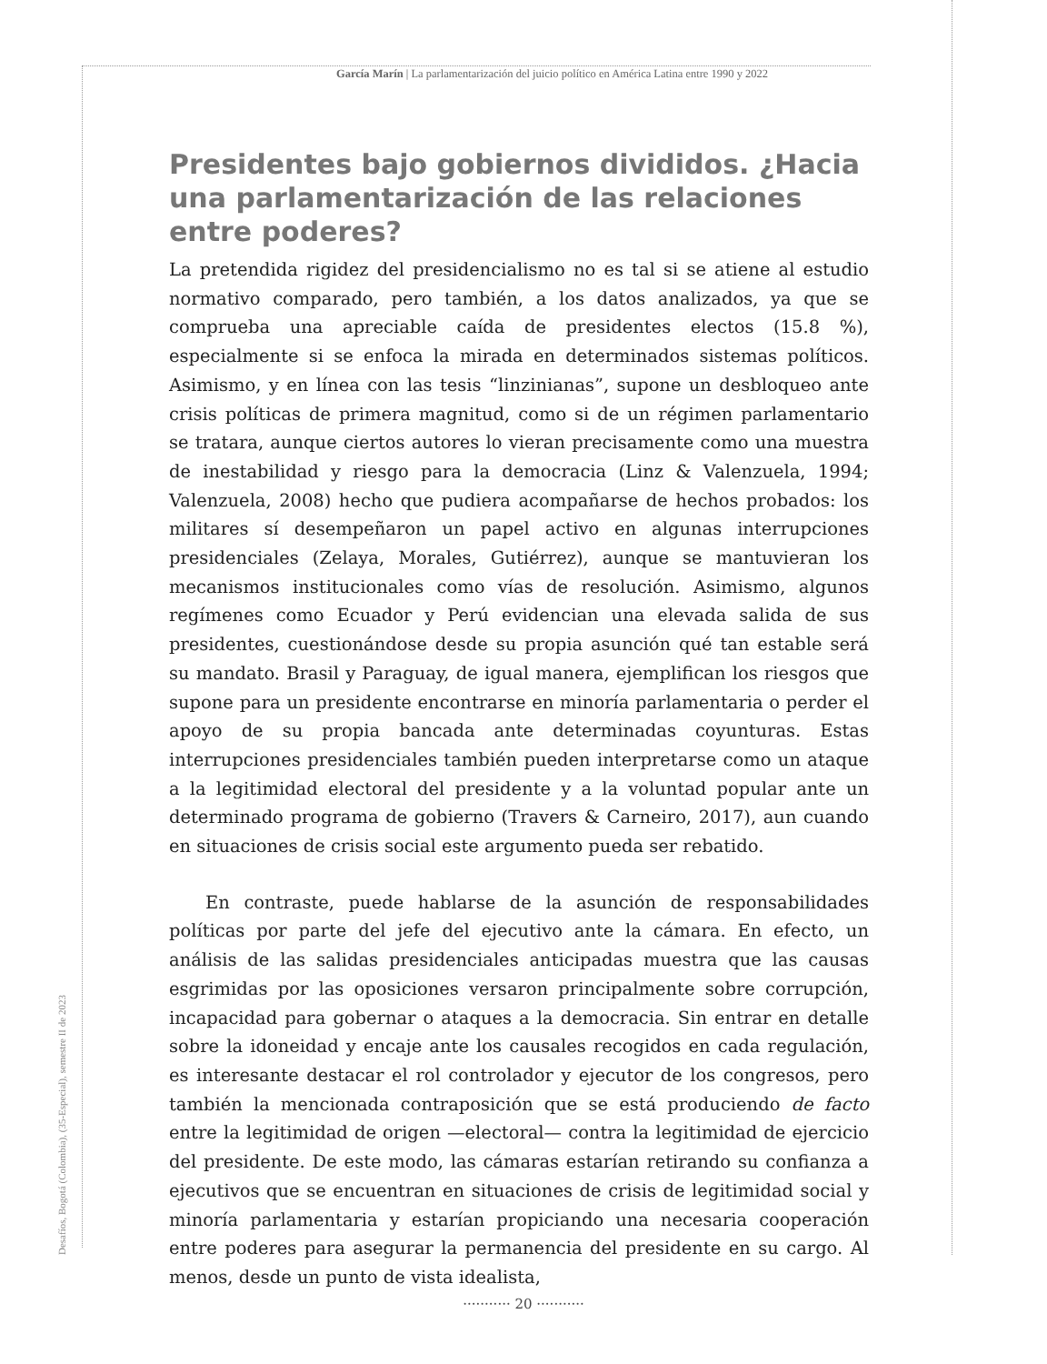García Marín | La parlamentarización del juicio político en América Latina entre 1990 y 2022
Desafíos, Bogotá (Colombia), (35-Especial), semestre II de 2023
Presidentes bajo gobiernos divididos. ¿Hacia una parlamentarización de las relaciones entre poderes?
La pretendida rigidez del presidencialismo no es tal si se atiene al estudio normativo comparado, pero también, a los datos analizados, ya que se comprueba una apreciable caída de presidentes electos (15.8 %), especialmente si se enfoca la mirada en determinados sistemas políticos. Asimismo, y en línea con las tesis “linzinianas”, supone un desbloqueo ante crisis políticas de primera magnitud, como si de un régimen parlamentario se tratara, aunque ciertos autores lo vieran precisamente como una muestra de inestabilidad y riesgo para la democracia (Linz & Valenzuela, 1994; Valenzuela, 2008) hecho que pudiera acompañarse de hechos probados: los militares sí desempeñaron un papel activo en algunas interrupciones presidenciales (Zelaya, Morales, Gutiérrez), aunque se mantuvieran los mecanismos institucionales como vías de resolución. Asimismo, algunos regímenes como Ecuador y Perú evidencian una elevada salida de sus presidentes, cuestionándose desde su propia asunción qué tan estable será su mandato. Brasil y Paraguay, de igual manera, ejemplifican los riesgos que supone para un presidente encontrarse en minoría parlamentaria o perder el apoyo de su propia bancada ante determinadas coyunturas. Estas interrupciones presidenciales también pueden interpretarse como un ataque a la legitimidad electoral del presidente y a la voluntad popular ante un determinado programa de gobierno (Travers & Carneiro, 2017), aun cuando en situaciones de crisis social este argumento pueda ser rebatido.
En contraste, puede hablarse de la asunción de responsabilidades políticas por parte del jefe del ejecutivo ante la cámara. En efecto, un análisis de las salidas presidenciales anticipadas muestra que las causas esgrimidas por las oposiciones versaron principalmente sobre corrupción, incapacidad para gobernar o ataques a la democracia. Sin entrar en detalle sobre la idoneidad y encaje ante los causales recogidos en cada regulación, es interesante destacar el rol controlador y ejecutor de los congresos, pero también la mencionada contraposición que se está produciendo de facto entre la legitimidad de origen —electoral— contra la legitimidad de ejercicio del presidente. De este modo, las cámaras estarían retirando su confianza a ejecutivos que se encuentran en situaciones de crisis de legitimidad social y minoría parlamentaria y estarían propiciando una necesaria cooperación entre poderes para asegurar la permanencia del presidente en su cargo. Al menos, desde un punto de vista idealista,
··········· 20 ···········